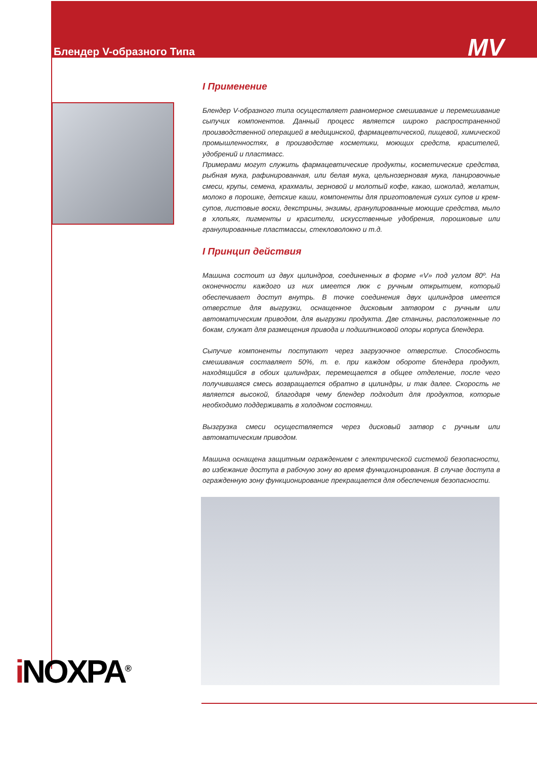Блендер V-образного Типа
MV
I Применение
Блендер V-образного типа осуществляет равномерное смешивание и перемешивание сыпучих компонентов. Данный процесс является широко распространенной производственной операцией в медицинской, фармацевтической, пищевой, химической промышленностях, в производстве косметики, моющих средств, красителей, удобрений и пластмасс.
Примерами могут служить фармацевтические продукты, косметические средства, рыбная мука, рафинированная, или белая мука, цельнозерновая мука, панировочные смеси, крупы, семена, крахмалы, зерновой и молотый кофе, какао, шоколад, желатин, молоко в порошке, детские каши, компоненты для приготовления сухих супов и крем-супов, листовые воски, декстрины, энзимы, гранулированные моющие средства, мыло в хлопьях, пигменты и красители, искусственные удобрения, порошковые или гранулированные пластмассы, стекловолокно и т.д.
I Принцип действия
Машина состоит из двух цилиндров, соединенных в форме «V» под углом 80º. На оконечности каждого из них имеется люк с ручным открытием, который обеспечивает доступ внутрь. В точке соединения двух цилиндров имеется отверстие для выгрузки, оснащенное дисковым затвором с ручным или автоматическим приводом, для выгрузки продукта. Две станины, расположенные по бокам, служат для размещения привода и подшипниковой опоры корпуса блендера.
Сыпучие компоненты поступают через загрузочное отверстие. Способность смешивания составляет 50%, т. е. при каждом обороте блендера продукт, находящийся в обоих цилиндрах, перемещается в общее отделение, после чего получившаяся смесь возвращается обратно в цилиндры, и так далее. Скорость не является высокой, благодаря чему блендер подходит для продуктов, которые необходимо поддерживать в холодном состоянии.
Вызгрузка смеси осуществляется через дисковый затвор с ручным или автоматическим приводом.
Машина оснащена защитным ограждением с электрической системой безопасности, во избежание доступа в рабочую зону во время функционирования. В случае доступа в огражденную зону функционирование прекращается для обеспечения безопасности.
i NOXPA<sup>®</sup>